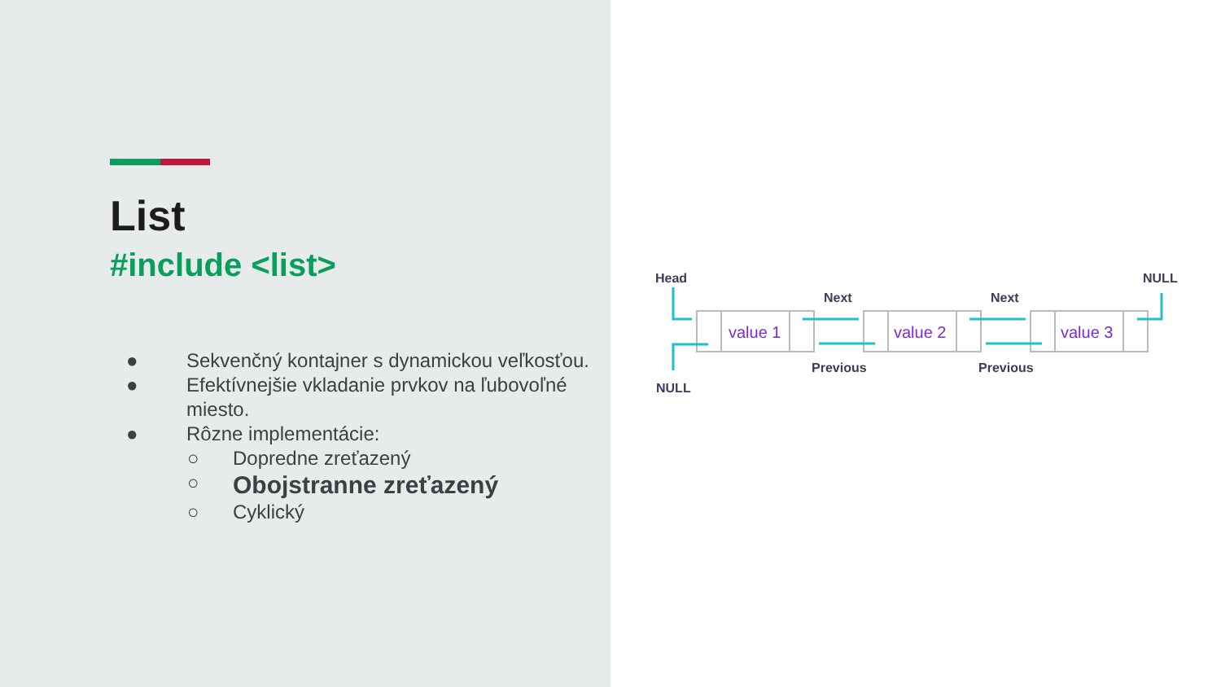List
#include <list>
● Sekvenčný kontajner s dynamickou veľkosťou.
● Efektívnejšie vkladanie prvkov na ľubovoľné miesto.
● Rôzne implementácie:
○ Dopredne zreťazený
○ Obojstranne zreťazený
○ Cyklický
Head
NULL
Next
Next
Previous
Previous
NULL
value 1
value 2
value 3